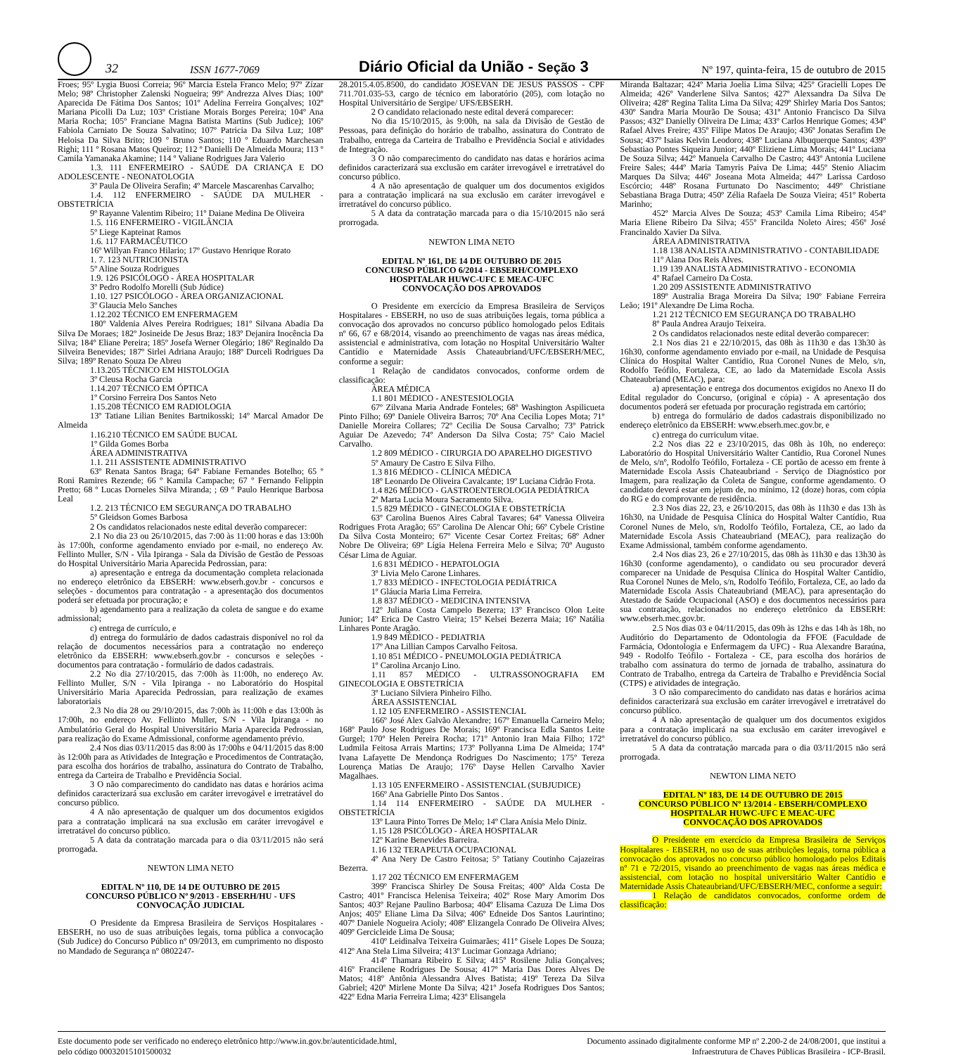32 ISSN 1677-7069 Diário Oficial da União - Seção 3 Nº 197, quinta-feira, 15 de outubro de 2015
Froes; 95º Lygia Buosi Correia; 96º Marcia Estela Franco Melo; 97º Zízar Melo; 98º Christopher Zalenski Nogueira; 99º Andrezza Alves Dias; 100º Aparecida De Fátima Dos Santos; 101º Adelina Ferreira Gonçalves; 102º Mariana Picolli Da Luz; 103º Cristiane Morais Borges Pereira; 104º Ana Maria Rocha; 105º Franciane Magna Batista Martins (Sub Judice); 106º Fabiola Carniato De Souza Salvatino; 107º Patricia Da Silva Luz; 108º Heloisa Da Silva Brito; 109 º Bruno Santos; 110 º Eduardo Marchesan Righi; 111 º Rosana Matos Queiroz; 112 º Danielli De Almeida Moura; 113 º Camila Yamanaka Akamine; 114 º Valiane Rodrigues Jara Valerio
1.3. 111 ENFERMEIRO - SAÚDE DA CRIANÇA E DO ADOLESCENTE - NEONATOLOGIA
3º Paula De Oliveira Serafin; 4º Marcele Mascarenhas Carvalho;
1.4. 112 ENFERMEIRO - SAÚDE DA MULHER - OBSTETRÍCIA
9º Rayanne Valentim Ribeiro; 11º Daiane Medina De Oliveira
1.5. 116 ENFERMEIRO - VIGILÂNCIA
5º Liege Kapteinat Ramos
1.6. 117 FARMACÊUTICO
16º Willyan Franco Hilario; 17º Gustavo Henrique Rorato
1. 7. 123 NUTRICIONISTA
5º Aline Souza Rodrigues
1.9. 126 PSICÓLOGO - ÁREA HOSPITALAR
3º Pedro Rodolfo Morelli (Sub Júdice)
1.10. 127 PSICÓLOGO - ÁREA ORGANIZACIONAL
3º Glaucia Melo Sanches
1.12.202 TÉCNICO EM ENFERMAGEM
180º Valdenia Alves Pereira Rodrigues; 181º Silvana Abadia Da Silva De Moraes; 182º Josineide De Jesus Braz; 183º Dejanira Inocência Da Silva; 184º Eliane Pereira; 185º Josefa Werner Olegário; 186º Reginaldo Da Silveira Benevides; 187º Sirlei Adriana Araujo; 188º Durceli Rodrigues Da Silva; 189º Renato Souza De Abreu
1.13.205 TÉCNICO EM HISTOLOGIA
3º Cleusa Rocha Garcia
1.14.207 TÉCNICO EM ÓPTICA
1º Corsino Ferreira Dos Santos Neto
1.15.208 TÉCNICO EM RADIOLOGIA
13º Tatiane Lilian Benites Bartnikosski; 14º Marcal Amador De Almeida
1.16.210 TÉCNICO EM SAÚDE BUCAL
1º Gilda Gomes Borba
ÁREA ADMINISTRATIVA
1.1. 211 ASSISTENTE ADMINISTRATIVO
63º Renata Santos Braga; 64º Fabiane Fernandes Botelho; 65 º Roni Ramires Rezende; 66 º Kamila Campache; 67 º Fernando Felippin Pretto; 68 º Lucas Dorneles Silva Miranda; ; 69 º Paulo Henrique Barbosa Leal
1.2. 213 TÉCNICO EM SEGURANÇA DO TRABALHO
5º Gleidson Gomes Barbosa
2 Os candidatos relacionados neste edital deverão comparecer:
2.1 No dia 23 ou 26/10/2015, das 7:00 às 11:00 horas e das 13:00h às 17:00h, conforme agendamento enviado por e-mail, no endereço Av. Fellinto Muller, S/N - Vila Ipiranga - Sala da Divisão de Gestão de Pessoas do Hospital Universitário Maria Aparecida Pedrossian, para:
a) apresentação e entrega da documentação completa relacionada no endereço eletrônico da EBSERH: www.ebserh.gov.br - concursos e seleções - documentos para contratação - a apresentação dos documentos poderá ser efetuada por procuração; e
b) agendamento para a realização da coleta de sangue e do exame admissional;
c) entrega de currículo, e
d) entrega do formulário de dados cadastrais disponível no rol da relação de documentos necessários para a contratação no endereço eletrônico da EBSERH: www.ebserh.gov.br - concursos e seleções - documentos para contratação - formulário de dados cadastrais.
2.2 No dia 27/10/2015, das 7:00h às 11:00h, no endereço Av. Fellinto Muller, S/N - Vila Ipiranga - no Laboratório do Hospital Universitário Maria Aparecida Pedrossian, para realização de exames laboratoriais
2.3 No dia 28 ou 29/10/2015, das 7:00h às 11:00h e das 13:00h às 17:00h, no endereço Av. Fellinto Muller, S/N - Vila Ipiranga - no Ambulatório Geral do Hospital Universitário Maria Aparecida Pedrossian, para realização do Exame Admissional, conforme agendamento prévio.
2.4 Nos dias 03/11/2015 das 8:00 às 17:00hs e 04/11/2015 das 8:00 às 12:00h para as Atividades de Integração e Procedimentos de Contratação, para escolha dos horários de trabalho, assinatura do Contrato de Trabalho, entrega da Carteira de Trabalho e Previdência Social.
3 O não comparecimento do candidato nas datas e horários acima definidos caracterizará sua exclusão em caráter irrevogável e irretratável do concurso público.
4 A não apresentação de qualquer um dos documentos exigidos para a contratação implicará na sua exclusão em caráter irrevogável e irretratável do concurso público.
5 A data da contratação marcada para o dia 03/11/2015 não será prorrogada.
NEWTON LIMA NETO
EDITAL Nº 110, DE 14 DE OUTUBRO DE 2015
CONCURSO PÚBLICO Nº 9/2013 - EBSERH/HU - UFS
CONVOCAÇÃO JUDICIAL
O Presidente da Empresa Brasileira de Serviços Hospitalares - EBSERH, no uso de suas atribuições legais, torna pública a convocação (Sub Judice) do Concurso Público nº 09/2013, em cumprimento no disposto no Mandado de Segurança nº 0802247-
28.2015.4.05.8500, do candidato JOSEVAN DE JESUS PASSOS - CPF 711.701.035-53, cargo de técnico em laboratório (205), com lotação no Hospital Universitário de Sergipe/ UFS/EBSERH.
2 O candidato relacionado neste edital deverá comparecer:
No dia 15/10/2015, às 9:00h, na sala da Divisão de Gestão de Pessoas, para definição do horário de trabalho, assinatura do Contrato de Trabalho, entrega da Carteira de Trabalho e Previdência Social e atividades de Integração.
3 O não comparecimento do candidato nas datas e horários acima definidos caracterizará sua exclusão em caráter irrevogável e irretratável do concurso público.
4 A não apresentação de qualquer um dos documentos exigidos para a contratação implicará na sua exclusão em caráter irrevogável e irretratável do concurso público.
5 A data da contratação marcada para o dia 15/10/2015 não será prorrogada.
NEWTON LIMA NETO
EDITAL Nº 161, DE 14 DE OUTUBRO DE 2015
CONCURSO PÚBLICO 6/2014 - EBSERH/COMPLEXO HOSPITALAR HUWC-UFC E MEAC-UFC
CONVOCAÇÃO DOS APROVADOS
O Presidente em exercício da Empresa Brasileira de Serviços Hospitalares - EBSERH, no uso de suas atribuições legais, torna pública a convocação dos aprovados no concurso público homologado pelos Editais nº 66, 67 e 68/2014, visando ao preenchimento de vagas nas áreas médica, assistencial e administrativa, com lotação no Hospital Universitário Walter Cantídio e Maternidade Assis Chateaubriand/UFC/EBSERH/MEC, conforme a seguir:
1 Relação de candidatos convocados, conforme ordem de classificação:
ÁREA MÉDICA
1.1 801 MÉDICO - ANESTESIOLOGIA
67º Zilvana Maria Andrade Fonteles; 68º Washington Aspilicueta Pinto Filho; 69º Daniele Oliveira Barros; 70º Ana Cecilia Lopes Mota; 71º Danielle Moreira Collares; 72º Cecilia De Sousa Carvalho; 73º Patrick Aguiar De Azevedo; 74º Anderson Da Silva Costa; 75º Caio Maciel Carvalho.
1.2 809 MÉDICO - CIRURGIA DO APARELHO DIGESTIVO
5º Amaury De Castro E Silva Filho.
1.3 816 MÉDICO - CLÍNICA MÉDICA
18º Leonardo De Oliveira Cavalcante; 19º Luciana Cidrão Frota.
1.4 826 MÉDICO - GASTROENTEROLOGIA PEDIÁTRICA
2º Marta Lucia Moura Sacramento Silva.
1.5 829 MÉDICO - GINECOLOGIA E OBSTETRÍCIA
63º Carolina Buenos Aires Cabral Tavares; 64º Vanessa Oliveira Rodrigues Frota Aragão; 65º Carolina De Alencar Ohi; 66º Cybele Cristine Da Silva Costa Monteiro; 67º Vicente Cesar Cortez Freitas; 68º Adner Nobre De Oliveira; 69º Lígia Helena Ferreira Melo e Silva; 70º Augusto César Lima de Aguiar.
1.6 831 MÉDICO - HEPATOLOGIA
3º Livia Melo Carone Linhares.
1.7 833 MÉDICO - INFECTOLOGIA PEDIÁTRICA
1º Gláucia Maria Lima Ferreira.
1.8 837 MÉDICO - MEDICINA INTENSIVA
12º Juliana Costa Campelo Bezerra; 13º Francisco Olon Leite Junior; 14º Erica De Castro Vieira; 15º Kelsei Bezerra Maia; 16º Natália Linhares Ponte Aragão.
1.9 849 MÉDICO - PEDIATRIA
17º Ana Lillian Campos Carvalho Feitosa.
1.10 851 MÉDICO - PNEUMOLOGIA PEDIÁTRICA
1º Carolina Arcanjo Lino.
1.11 857 MÉDICO - ULTRASSONOGRAFIA EM GINECOLOGIA E OBSTETRÍCIA
3º Luciano Silviera Pinheiro Filho.
ÁREA ASSISTENCIAL
1.12 105 ENFERMEIRO - ASSISTENCIAL
166º José Alex Galvão Alexandre; 167º Emanuella Carneiro Melo; 168º Paulo Jose Rodrigues De Morais; 169º Francisca Edla Santos Leite Gurgel; 170º Helen Pereira Rocha; 171º Antonio Iran Maia Filho; 172º Ludmila Feitosa Arrais Martins; 173º Pollyanna Lima De Almeida; 174º Ivana Lafayette De Mendonça Rodrigues Do Nascimento; 175º Tereza Lourença Matias De Araujo; 176º Dayse Hellen Carvalho Xavier Magalhaes.
1.13 105 ENFERMEIRO - ASSISTENCIAL (SUBJUDICE)
166º Ana Gabrielle Pinto Dos Santos .
1.14 114 ENFERMEIRO - SAÚDE DA MULHER - OBSTETRÍCIA
13º Laura Pinto Torres De Melo; 14º Clara Anísia Melo Diniz.
1.15 128 PSICÓLOGO - ÁREA HOSPITALAR
12º Karine Benevides Barreira.
1.16 132 TERAPEUTA OCUPACIONAL
4º Ana Nery De Castro Feitosa; 5º Tatiany Coutinho Cajazeiras Bezerra.
1.17 202 TÉCNICO EM ENFERMAGEM
399º Francisca Shirley De Sousa Freitas; 400º Alda Costa De Castro; 401º Francisca Helenisa Teixeira; 402º Rose Mary Amorim Dos Santos; 403º Rejane Paulino Barbosa; 404º Elisama Cazuza De Lima Dos Anjos; 405º Eliane Lima Da Silva; 406º Edneide Dos Santos Laurintino; 407º Daniele Nogueira Acioly; 408º Elizangela Conrado De Oliveira Alves; 409º Gercicleide Lima De Sousa;
410º Leidinalva Teixeira Guimarães; 411º Gisele Lopes De Souza; 412º Ana Stela Lima Silveira; 413º Lucimar Gonzaga Adriano;
414º Thamara Ribeiro E Silva; 415º Rosilene Julia Gonçalves; 416º Francilene Rodrigues De Sousa; 417º Maria Das Dores Alves De Matos; 418º Antônia Alessandra Alves Batista; 419º Tereza Da Silva Gabriel; 420º Mirlene Monte Da Silva; 421º Josefa Rodrigues Dos Santos; 422º Edna Maria Ferreira Lima; 423º Elisangela
Miranda Baltazar; 424º Maria Joelia Lima Silva; 425º Gracielli Lopes De Almeida; 426º Vanderlene Silva Santos; 427º Alexsandra Da Silva De Oliveira; 428º Regina Talita Lima Da Silva; 429º Shirley Maria Dos Santos; 430º Sandra Maria Mourão De Sousa; 431º Antonio Francisco Da Silva Passos; 432º Danielly Oliveira De Lima; 433º Carlos Henrique Gomes; 434º Rafael Alves Freire; 435º Filipe Matos De Araujo; 436º Jonatas Serafim De Sousa; 437º Isaias Kelvin Leodoro; 438º Luciana Albuquerque Santos; 439º Sebastiao Pontes Siqueira Junior; 440º Eliziene Lima Morais; 441º Luciana De Souza Silva; 442º Manuela Carvalho De Castro; 443º Antonia Lucilene Freire Sales; 444º Maria Tamyris Paiva De Lima; 445º Stenio Aliacim Marques Da Silva; 446º Joseana Mota Almeida; 447º Larissa Cardoso Escórcio; 448º Rosana Furtunato Do Nascimento; 449º Christiane Sebastiana Braga Dutra; 450º Zélia Rafaela De Souza Vieira; 451º Roberta Marinho;
452º Marcia Alves De Souza; 453º Camila Lima Ribeiro; 454º Maria Eliene Ribeiro Da Silva; 455º Francilda Noleto Aires; 456º José Francinaldo Xavier Da Silva.
ÁREA ADMINISTRATIVA
1.18 138 ANALISTA ADMINISTRATIVO - CONTABILIDADE
11º Alana Dos Reis Alves.
1.19 139 ANALISTA ADMINISTRATIVO - ECONOMIA
4º Rafael Carneiro Da Costa.
1.20 209 ASSISTENTE ADMINISTRATIVO
189º Australia Braga Moreira Da Silva; 190º Fabiane Ferreira Leão; 191º Alexandre De Lima Rocha.
1.21 212 TÉCNICO EM SEGURANÇA DO TRABALHO
8º Paula Andrea Araujo Teixeira.
2 Os candidatos relacionados neste edital deverão comparecer:
2.1 Nos dias 21 e 22/10/2015, das 08h às 11h30 e das 13h30 às 16h30, conforme agendamento enviado por e-mail, na Unidade de Pesquisa Clínica do Hospital Walter Cantídio, Rua Coronel Nunes de Melo, s/n, Rodolfo Teófilo, Fortaleza, CE, ao lado da Maternidade Escola Assis Chateaubriand (MEAC), para:
a) apresentação e entrega dos documentos exigidos no Anexo II do Edital regulador do Concurso, (original e cópia) - A apresentação dos documentos poderá ser efetuada por procuração registrada em cartório;
b) entrega do formulário de dados cadastrais disponibilizado no endereço eletrônico da EBSERH: www.ebserh.mec.gov.br, e
c) entrega do curriculum vitae.
2.2 Nos dias 22 e 23/10/2015, das 08h às 10h, no endereço: Laboratório do Hospital Universitário Walter Cantídio, Rua Coronel Nunes de Melo, s/nº, Rodolfo Teófilo, Fortaleza - CE portão de acesso em frente à Maternidade Escola Assis Chateaubriand - Serviço de Diagnóstico por Imagem, para realização da Coleta de Sangue, conforme agendamento. O candidato deverá estar em jejum de, no mínimo, 12 (doze) horas, com cópia do RG e do comprovante de residência.
2.3 Nos dias 22, 23, e 26/10/2015, das 08h às 11h30 e das 13h às 16h30, na Unidade de Pesquisa Clínica do Hospital Walter Cantídio, Rua Coronel Nunes de Melo, s/n, Rodolfo Teófilo, Fortaleza, CE, ao lado da Maternidade Escola Assis Chateaubriand (MEAC), para realização do Exame Admissional, também conforme agendamento.
2.4 Nos dias 23, 26 e 27/10/2015, das 08h às 11h30 e das 13h30 às 16h30 (conforme agendamento), o candidato ou seu procurador deverá comparecer na Unidade de Pesquisa Clínica do Hospital Walter Cantídio, Rua Coronel Nunes de Melo, s/n, Rodolfo Teófilo, Fortaleza, CE, ao lado da Maternidade Escola Assis Chateaubriand (MEAC), para apresentação do Atestado de Saúde Ocupacional (ASO) e dos documentos necessários para sua contratação, relacionados no endereço eletrônico da EBSERH: www.ebserh.mec.gov.br.
2.5 Nos dias 03 e 04/11/2015, das 09h às 12hs e das 14h às 18h, no Auditório do Departamento de Odontologia da FFOE (Faculdade de Farmácia, Odontologia e Enfermagem da UFC) - Rua Alexandre Baraúna, 949 - Rodolfo Teófilo - Fortaleza - CE, para escolha dos horários de trabalho com assinatura do termo de jornada de trabalho, assinatura do Contrato de Trabalho, entrega da Carteira de Trabalho e Previdência Social (CTPS) e atividades de integração.
3 O não comparecimento do candidato nas datas e horários acima definidos caracterizará sua exclusão em caráter irrevogável e irretratável do concurso público.
4 A não apresentação de qualquer um dos documentos exigidos para a contratação implicará na sua exclusão em caráter irrevogável e irretratável do concurso público.
5 A data da contratação marcada para o dia 03/11/2015 não será prorrogada.
NEWTON LIMA NETO
EDITAL Nº 183, DE 14 DE OUTUBRO DE 2015
CONCURSO PÚBLICO Nº 13/2014 - EBSERH/COMPLEXO HOSPITALAR HUWC-UFC E MEAC-UFC
CONVOCAÇÃO DOS APROVADOS
O Presidente em exercício da Empresa Brasileira de Serviços Hospitalares - EBSERH, no uso de suas atribuições legais, torna pública a convocação dos aprovados no concurso público homologado pelos Editais nº 71 e 72/2015, visando ao preenchimento de vagas nas áreas médica e assistencial, com lotação no hospital universitário Walter Cantídio e Maternidade Assis Chateaubriand/UFC/EBSERH/MEC, conforme a seguir:
1 Relação de candidatos convocados, conforme ordem de classificação:
Este documento pode ser verificado no endereço eletrônico http://www.in.gov.br/autenticidade.html,
pelo código 00032015101500032
Documento assinado digitalmente conforme MP nº 2.200-2 de 24/08/2001, que institui a
Infraestrutura de Chaves Públicas Brasileira - ICP-Brasil.